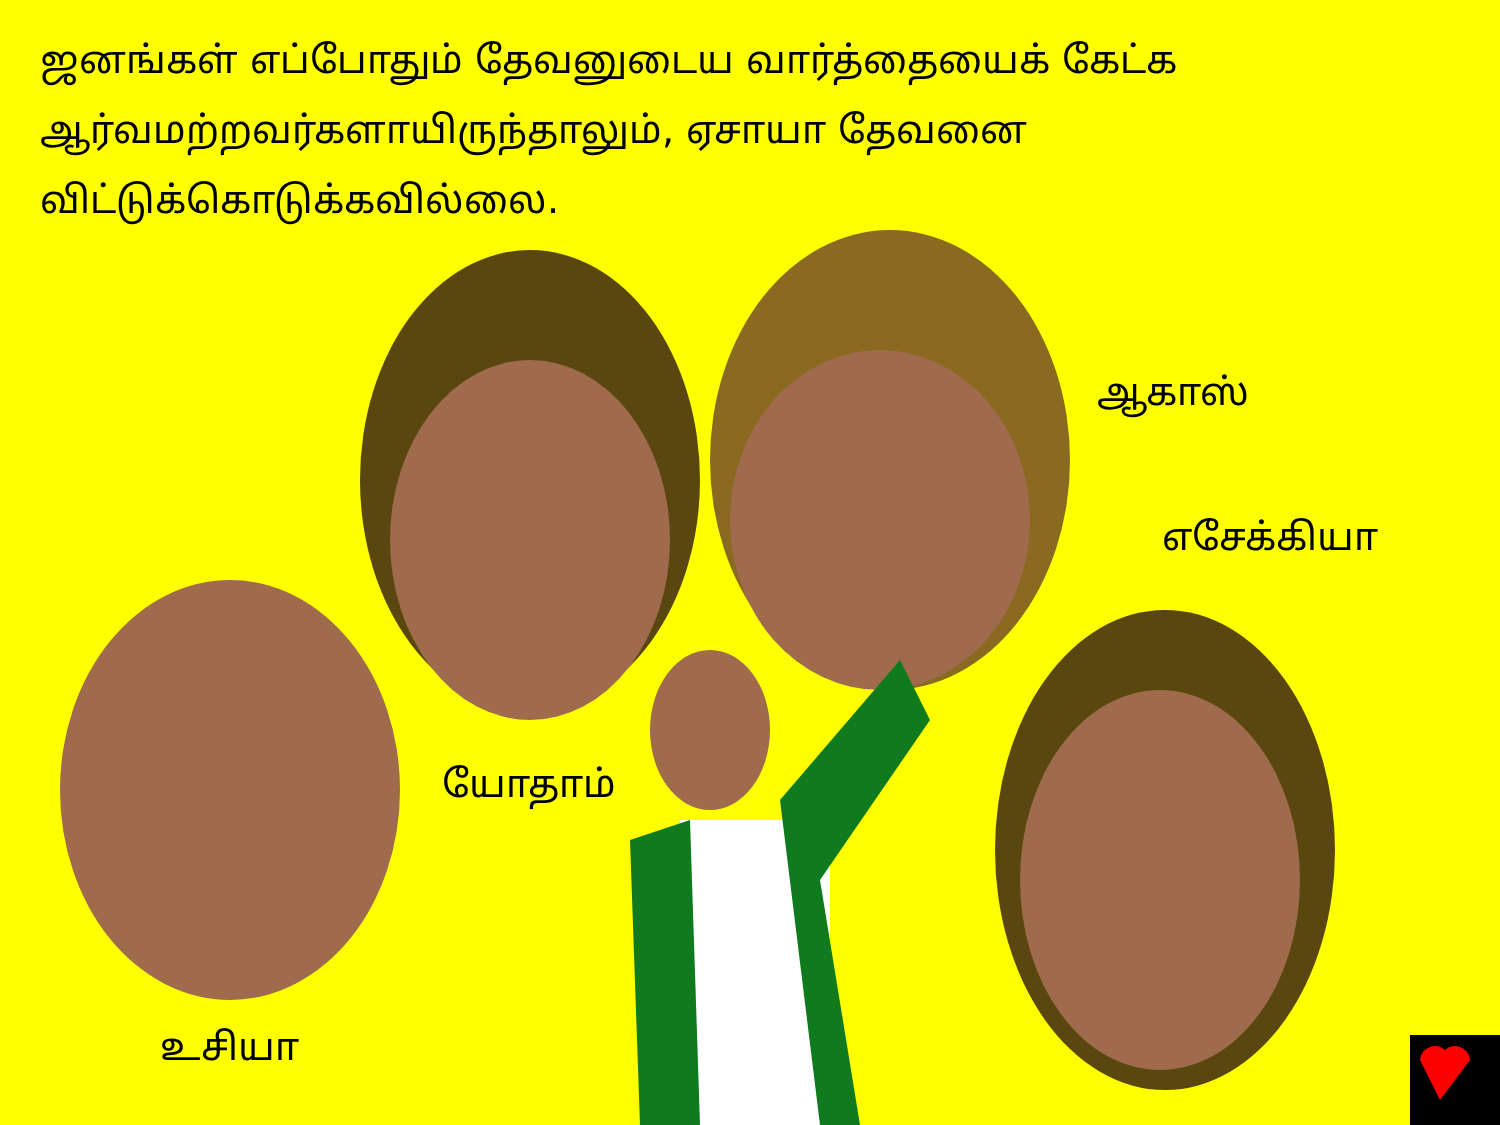ஜனங்கள் எப்போதும் தேவனுடைய வார்த்தையைக் கேட்க ஆர்வமற்றவர்களாயிருந்தாலும், ஏசாயா தேவனை விட்டுக்கொடுக்கவில்லை.
ஆகாஸ்
எசேக்கியா
யோதாம்
உசியா